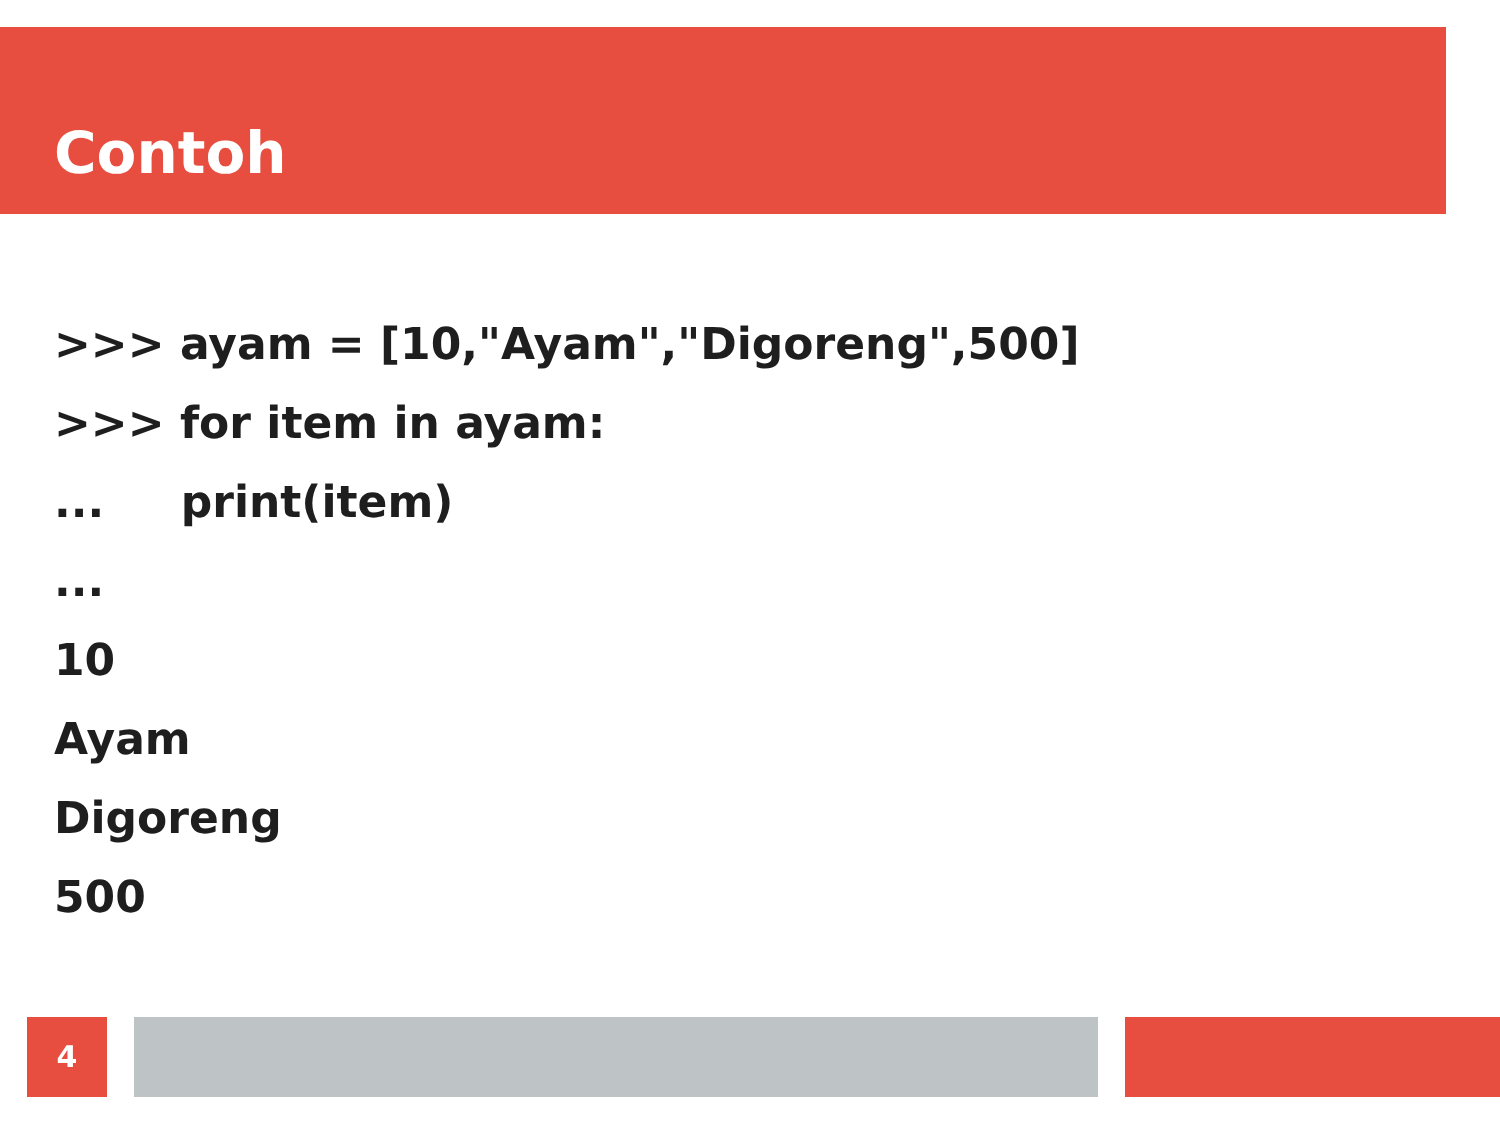Contoh
>>> ayam = [10,"Ayam","Digoreng",500]
>>> for item in ayam:
... print(item)
...
10
Ayam
Digoreng
500
4